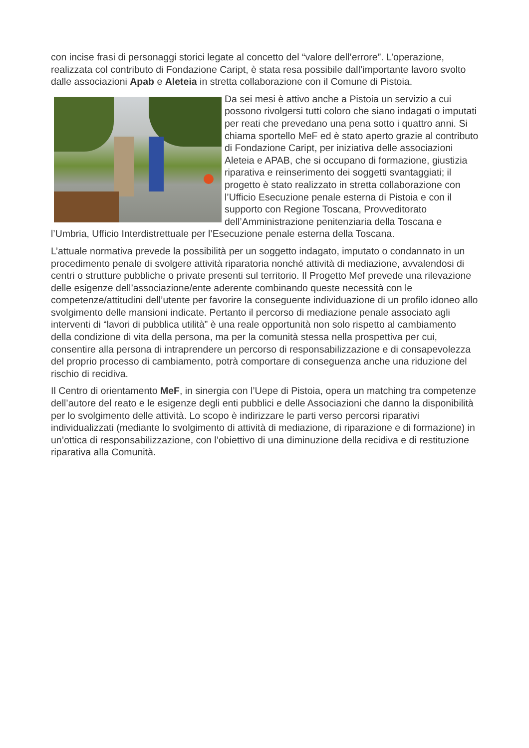con incise frasi di personaggi storici legate al concetto del “valore dell’errore”. L’operazione, realizzata col contributo di Fondazione Caript, è stata resa possibile dall’importante lavoro svolto dalle associazioni Apab e Aleteia in stretta collaborazione con il Comune di Pistoia.
Da sei mesi è attivo anche a Pistoia un servizio a cui possono rivolgersi tutti coloro che siano indagati o imputati per reati che prevedano una pena sotto i quattro anni. Si chiama sportello MeF ed è stato aperto grazie al contributo di Fondazione Caript, per iniziativa delle associazioni Aleteia e APAB, che si occupano di formazione, giustizia riparativa e reinserimento dei soggetti svantaggiati; il progetto è stato realizzato in stretta collaborazione con l’Ufficio Esecuzione penale esterna di Pistoia e con il supporto con Regione Toscana, Provveditorato dell’Amministrazione penitenziaria della Toscana e l’Umbria, Ufficio Interdistrettuale per l’Esecuzione penale esterna della Toscana.
L’attuale normativa prevede la possibilità per un soggetto indagato, imputato o condannato in un procedimento penale di svolgere attività riparatoria nonché attività di mediazione, avvalendosi di centri o strutture pubbliche o private presenti sul territorio. Il Progetto Mef prevede una rilevazione delle esigenze dell’associazione/ente aderente combinando queste necessità con le competenze/attitudini dell’utente per favorire la conseguente individuazione di un profilo idoneo allo svolgimento delle mansioni indicate. Pertanto il percorso di mediazione penale associato agli interventi di “lavori di pubblica utilità” è una reale opportunità non solo rispetto al cambiamento della condizione di vita della persona, ma per la comunità stessa nella prospettiva per cui, consentire alla persona di intraprendere un percorso di responsabilizzazione e di consapevolezza del proprio processo di cambiamento, potrà comportare di conseguenza anche una riduzione del rischio di recidiva.
Il Centro di orientamento MeF, in sinergia con l’Uepe di Pistoia, opera un matching tra competenze dell’autore del reato e le esigenze degli enti pubblici e delle Associazioni che danno la disponibilità per lo svolgimento delle attività. Lo scopo è indirizzare le parti verso percorsi riparativi individualizzati (mediante lo svolgimento di attività di mediazione, di riparazione e di formazione) in un’ottica di responsabilizzazione, con l’obiettivo di una diminuzione della recidiva e di restituzione riparativa alla Comunità.